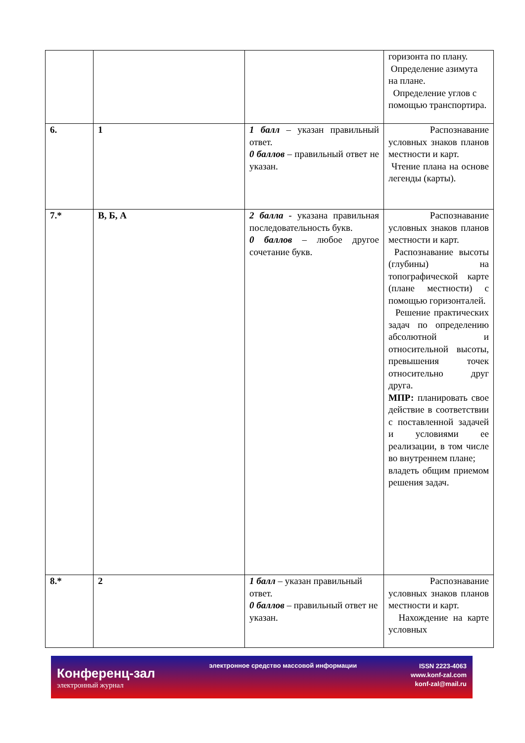| | | | горизонта по плану. Определение азимута на плане. Определение углов с помощью транспортира. |
| 6. | 1 | 1 балл – указан правильный ответ. 0 баллов – правильный ответ не указан. | Распознавание условных знаков планов местности и карт. Чтение плана на основе легенды (карты). |
| 7.* | В, Б, А | 2 балла - указана правильная последовательность букв. 0 баллов – любое другое сочетание букв. | Распознавание условных знаков планов местности и карт. Распознавание высоты (глубины) на топографической карте (плане местности) с помощью горизонталей. Решение практических задач по определению абсолютной и относительной высоты, превышения точек относительно друг друга. МПР: планировать свое действие в соответствии с поставленной задачей и условиями ее реализации, в том числе во внутреннем плане; владеть общим приемом решения задач. |
| 8.* | 2 | 1 балл – указан правильный ответ. 0 баллов – правильный ответ не указан. | Распознавание условных знаков планов местности и карт. Нахождение на карте условных |
Конференц-зал
электронный журнал
электронное средство массовой информации
ISSN 2223-4063
www.konf-zal.com
konf-zal@mail.ru